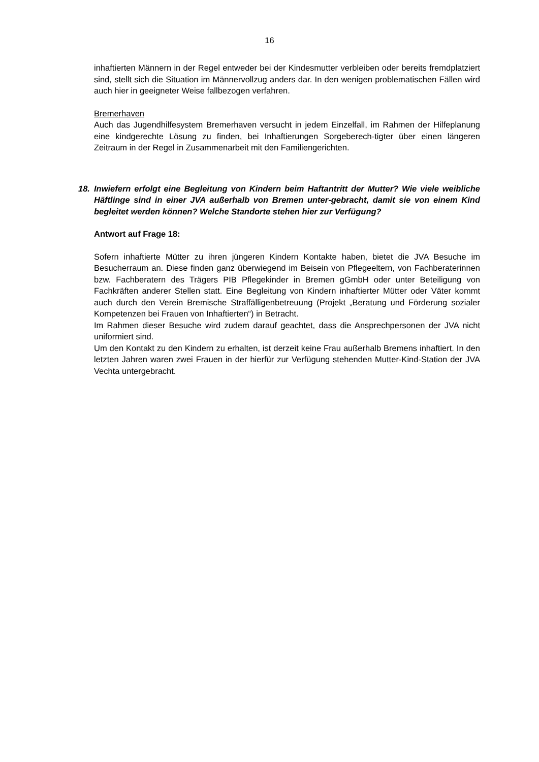16
inhaftierten Männern in der Regel entweder bei der Kindesmutter verbleiben oder bereits fremdplatziert sind, stellt sich die Situation im Männervollzug anders dar. In den wenigen problematischen Fällen wird auch hier in geeigneter Weise fallbezogen verfahren.
Bremerhaven
Auch das Jugendhilfesystem Bremerhaven versucht in jedem Einzelfall, im Rahmen der Hilfeplanung eine kindgerechte Lösung zu finden, bei Inhaftierungen Sorgeberech-tigter über einen längeren Zeitraum in der Regel in Zusammenarbeit mit den Familiengerichten.
18. Inwiefern erfolgt eine Begleitung von Kindern beim Haftantritt der Mutter? Wie viele weibliche Häftlinge sind in einer JVA außerhalb von Bremen unter-gebracht, damit sie von einem Kind begleitet werden können? Welche Standorte stehen hier zur Verfügung?
Antwort auf Frage 18:
Sofern inhaftierte Mütter zu ihren jüngeren Kindern Kontakte haben, bietet die JVA Besuche im Besucherraum an. Diese finden ganz überwiegend im Beisein von Pflegeeltern, von Fachberaterinnen bzw. Fachberatern des Trägers PIB Pflegekinder in Bremen gGmbH oder unter Beteiligung von Fachkräften anderer Stellen statt. Eine Begleitung von Kindern inhaftierter Mütter oder Väter kommt auch durch den Verein Bremische Straffälligenbetreuung (Projekt „Beratung und Förderung sozialer Kompetenzen bei Frauen von Inhaftierten“) in Betracht.
Im Rahmen dieser Besuche wird zudem darauf geachtet, dass die Ansprechpersonen der JVA nicht uniformiert sind.
Um den Kontakt zu den Kindern zu erhalten, ist derzeit keine Frau außerhalb Bremens inhaftiert. In den letzten Jahren waren zwei Frauen in der hierfür zur Verfügung stehenden Mutter-Kind-Station der JVA Vechta untergebracht.